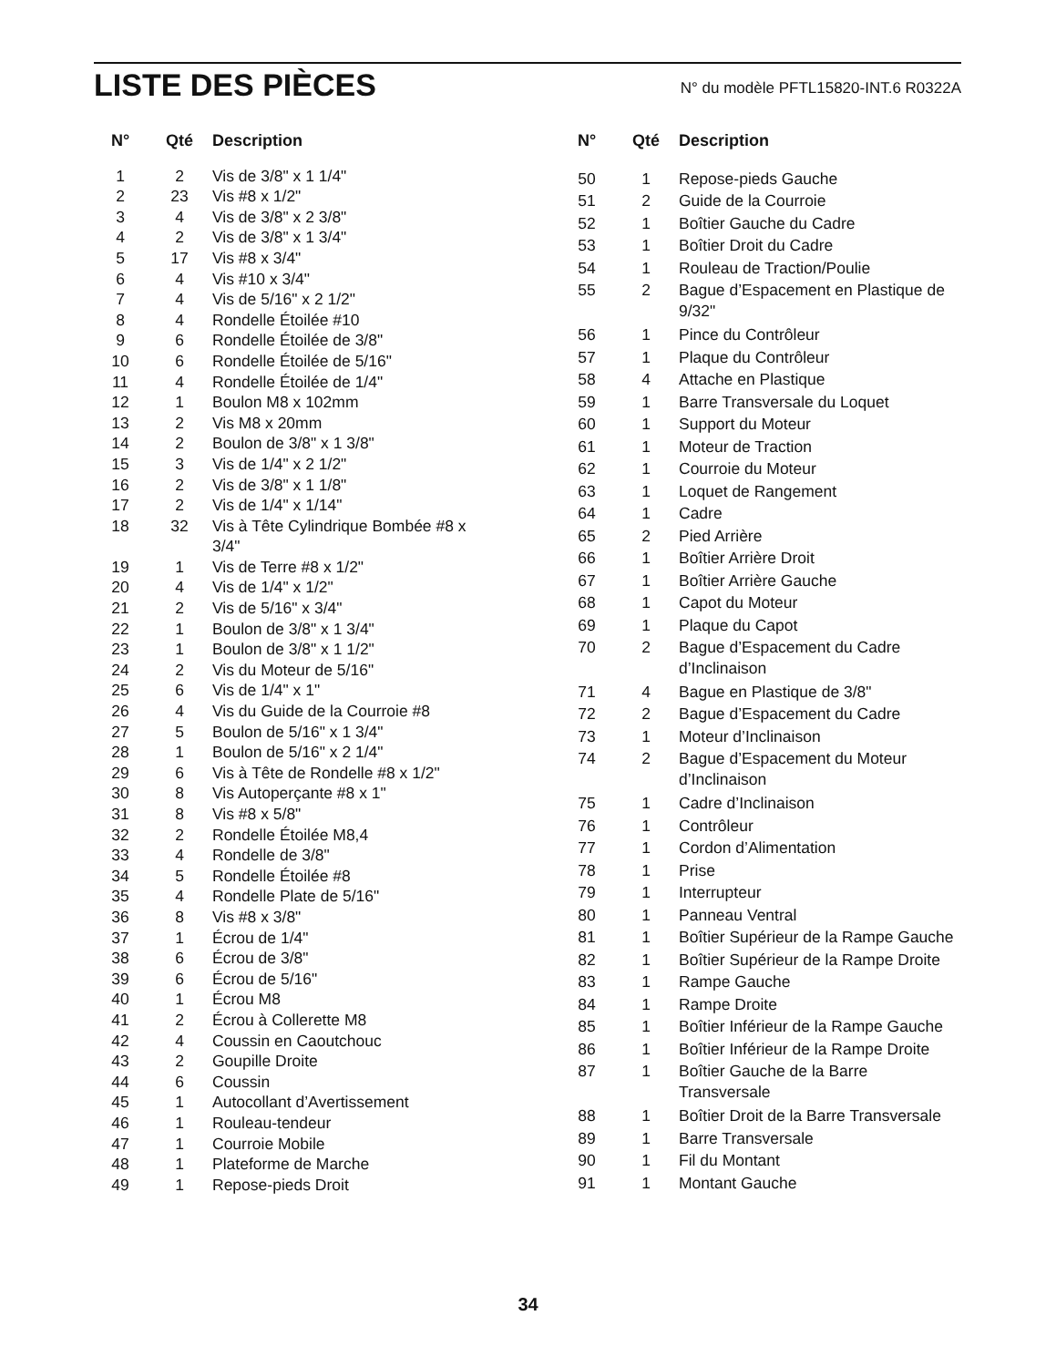LISTE DES PIÈCES
N° du modèle PFTL15820-INT.6 R0322A
| N° | Qté | Description |
| --- | --- | --- |
| 1 | 2 | Vis de 3/8" x 1 1/4" |
| 2 | 23 | Vis #8 x 1/2" |
| 3 | 4 | Vis de 3/8" x 2 3/8" |
| 4 | 2 | Vis de 3/8" x 1 3/4" |
| 5 | 17 | Vis #8 x 3/4" |
| 6 | 4 | Vis #10 x 3/4" |
| 7 | 4 | Vis de 5/16" x 2 1/2" |
| 8 | 4 | Rondelle Étoilée #10 |
| 9 | 6 | Rondelle Étoilée de 3/8" |
| 10 | 6 | Rondelle Étoilée de 5/16" |
| 11 | 4 | Rondelle Étoilée de 1/4" |
| 12 | 1 | Boulon M8 x 102mm |
| 13 | 2 | Vis M8 x 20mm |
| 14 | 2 | Boulon de 3/8" x 1 3/8" |
| 15 | 3 | Vis de 1/4" x 2 1/2" |
| 16 | 2 | Vis de 3/8" x 1 1/8" |
| 17 | 2 | Vis de 1/4" x 1/14" |
| 18 | 32 | Vis à Tête Cylindrique Bombée #8 x 3/4" |
| 19 | 1 | Vis de Terre #8 x 1/2" |
| 20 | 4 | Vis de 1/4" x 1/2" |
| 21 | 2 | Vis de 5/16" x 3/4" |
| 22 | 1 | Boulon de 3/8" x 1 3/4" |
| 23 | 1 | Boulon de 3/8" x 1 1/2" |
| 24 | 2 | Vis du Moteur de 5/16" |
| 25 | 6 | Vis de 1/4" x 1" |
| 26 | 4 | Vis du Guide de la Courroie #8 |
| 27 | 5 | Boulon de 5/16" x 1 3/4" |
| 28 | 1 | Boulon de 5/16" x 2 1/4" |
| 29 | 6 | Vis à Tête de Rondelle #8 x 1/2" |
| 30 | 8 | Vis Autoperçante #8 x 1" |
| 31 | 8 | Vis #8 x 5/8" |
| 32 | 2 | Rondelle Étoilée M8,4 |
| 33 | 4 | Rondelle de 3/8" |
| 34 | 5 | Rondelle Étoilée #8 |
| 35 | 4 | Rondelle Plate de 5/16" |
| 36 | 8 | Vis #8 x 3/8" |
| 37 | 1 | Écrou de 1/4" |
| 38 | 6 | Écrou de 3/8" |
| 39 | 6 | Écrou de 5/16" |
| 40 | 1 | Écrou M8 |
| 41 | 2 | Écrou à Collerette M8 |
| 42 | 4 | Coussin en Caoutchouc |
| 43 | 2 | Goupille Droite |
| 44 | 6 | Coussin |
| 45 | 1 | Autocollant d’Avertissement |
| 46 | 1 | Rouleau-tendeur |
| 47 | 1 | Courroie Mobile |
| 48 | 1 | Plateforme de Marche |
| 49 | 1 | Repose-pieds Droit |
| N° | Qté | Description |
| --- | --- | --- |
| 50 | 1 | Repose-pieds Gauche |
| 51 | 2 | Guide de la Courroie |
| 52 | 1 | Boîtier Gauche du Cadre |
| 53 | 1 | Boîtier Droit du Cadre |
| 54 | 1 | Rouleau de Traction/Poulie |
| 55 | 2 | Bague d’Espacement en Plastique de 9/32" |
| 56 | 1 | Pince du Contrôleur |
| 57 | 1 | Plaque du Contrôleur |
| 58 | 4 | Attache en Plastique |
| 59 | 1 | Barre Transversale du Loquet |
| 60 | 1 | Support du Moteur |
| 61 | 1 | Moteur de Traction |
| 62 | 1 | Courroie du Moteur |
| 63 | 1 | Loquet de Rangement |
| 64 | 1 | Cadre |
| 65 | 2 | Pied Arrière |
| 66 | 1 | Boîtier Arrière Droit |
| 67 | 1 | Boîtier Arrière Gauche |
| 68 | 1 | Capot du Moteur |
| 69 | 1 | Plaque du Capot |
| 70 | 2 | Bague d’Espacement du Cadre d’Inclinaison |
| 71 | 4 | Bague en Plastique de 3/8" |
| 72 | 2 | Bague d’Espacement du Cadre |
| 73 | 1 | Moteur d’Inclinaison |
| 74 | 2 | Bague d’Espacement du Moteur d’Inclinaison |
| 75 | 1 | Cadre d’Inclinaison |
| 76 | 1 | Contrôleur |
| 77 | 1 | Cordon d’Alimentation |
| 78 | 1 | Prise |
| 79 | 1 | Interrupteur |
| 80 | 1 | Panneau Ventral |
| 81 | 1 | Boîtier Supérieur de la Rampe Gauche |
| 82 | 1 | Boîtier Supérieur de la Rampe Droite |
| 83 | 1 | Rampe Gauche |
| 84 | 1 | Rampe Droite |
| 85 | 1 | Boîtier Inférieur de la Rampe Gauche |
| 86 | 1 | Boîtier Inférieur de la Rampe Droite |
| 87 | 1 | Boîtier Gauche de la Barre Transversale |
| 88 | 1 | Boîtier Droit de la Barre Transversale |
| 89 | 1 | Barre Transversale |
| 90 | 1 | Fil du Montant |
| 91 | 1 | Montant Gauche |
34